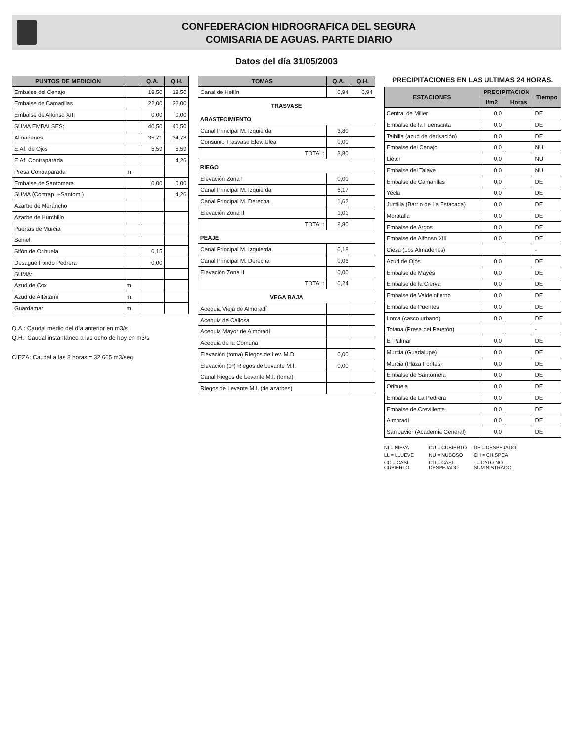CONFEDERACION HIDROGRAFICA DEL SEGURA
COMISARIA DE AGUAS. PARTE DIARIO
Datos del día 31/05/2003
| PUNTOS DE MEDICION | | Q.A. | Q.H. |
| --- | --- | --- | --- |
| Embalse del Cenajo | | 18,50 | 18,50 |
| Embalse de Camarillas | | 22,00 | 22,00 |
| Embalse de Alfonso XIII | | 0,00 | 0,00 |
| SUMA EMBALSES: | | 40,50 | 40,50 |
| Almadenes | | 35,71 | 34,78 |
| E.Af. de Ojós | | 5,59 | 5,59 |
| E.Af. Contraparada | | | 4,26 |
| Presa Contraparada | m. | | |
| Embalse de Santomera | | 0,00 | 0,00 |
| SUMA (Contrap. +Santom.) | | | 4,26 |
| Azarbe de Merancho | | | |
| Azarbe de Hurchillo | | | |
| Puertas de Murcia | | | |
| Beniel | | | |
| Sifón de Orihuela | | 0,15 | |
| Desagüe Fondo Pedrera | | 0,00 | |
| SUMA: | | | |
| Azud de Cox | m. | | |
| Azud de Alfeitamí | m. | | |
| Guardamar | m. | | |
Q.A.: Caudal medio del día anterior en m3/s
Q.H.: Caudal instantáneo a las ocho de hoy en m3/s
CIEZA: Caudal a las 8 horas = 32,665 m3/seg.
| TOMAS | Q.A. | Q.H. |
| --- | --- | --- |
| Canal de Hellín | 0,94 | 0,94 |
| TRASVASE | | |
| ABASTECIMIENTO | | |
| Canal Principal M. Izquierda | 3,80 | |
| Consumo Trasvase Elev. Ulea | 0,00 | |
| TOTAL: | 3,80 | |
| RIEGO | | |
| Elevación Zona I | 0,00 | |
| Canal Principal M. Izquierda | 6,17 | |
| Canal Principal M. Derecha | 1,62 | |
| Elevación Zona II | 1,01 | |
| TOTAL: | 8,80 | |
| PEAJE | | |
| Canal Principal M. Izquierda | 0,18 | |
| Canal Principal M. Derecha | 0,06 | |
| Elevación Zona II | 0,00 | |
| TOTAL: | 0,24 | |
| VEGA BAJA | | |
| Acequia Vieja de Almoradí | | |
| Acequia de Callosa | | |
| Acequia Mayor de Almoradí | | |
| Acequia de la Comuna | | |
| Elevación (toma) Riegos de Lev. M.D | 0,00 | |
| Elevación (1ª) Riegos de Levante M.I. | 0,00 | |
| Canal Riegos de Levante M.I. (toma) | | |
| Riegos de Levante M.I. (de azarbes) | | |
PRECIPITACIONES EN LAS ULTIMAS 24 HORAS.
| ESTACIONES | PRECIPITACION | | Tiempo |
| --- | --- | --- | --- |
| | l/m2 | Horas | |
| Central de Miller | 0,0 | | DE |
| Embalse de la Fuensanta | 0,0 | | DE |
| Taibilla (azud de derivación) | 0,0 | | DE |
| Embalse del Cenajo | 0,0 | | NU |
| Liétor | 0,0 | | NU |
| Embalse del Talave | 0,0 | | NU |
| Embalse de Camarillas | 0,0 | | DE |
| Yecla | 0,0 | | DE |
| Jumilla (Barrio de La Estacada) | 0,0 | | DE |
| Moratalla | 0,0 | | DE |
| Embalse de Argos | 0,0 | | DE |
| Embalse de Alfonso XIII | 0,0 | | DE |
| Cieza (Los Almadenes) | | | - |
| Azud de Ojós | 0,0 | | DE |
| Embalse de Mayés | 0,0 | | DE |
| Embalse de la Cierva | 0,0 | | DE |
| Embalse de Valdeinfierno | 0,0 | | DE |
| Embalse de Puentes | 0,0 | | DE |
| Lorca (casco urbano) | 0,0 | | DE |
| Totana (Presa del Paretón) | | | - |
| El Palmar | 0,0 | | DE |
| Murcia (Guadalupe) | 0,0 | | DE |
| Murcia (Plaza Fontes) | 0,0 | | DE |
| Embalse de Santomera | 0,0 | | DE |
| Orihuela | 0,0 | | DE |
| Embalse de La Pedrera | 0,0 | | DE |
| Embalse de Crevillente | 0,0 | | DE |
| Almoradí | 0,0 | | DE |
| San Javier (Academia General) | 0,0 | | DE |
NI = NIEVA CU = CUBIERTO DE = DESPEJADO LL = LLUEVE NU = NUBOSO CH = CHISPEA CC = CASI CUBIERTO CD = CASI DESPEJADO - = DATO NO SUMINISTRADO